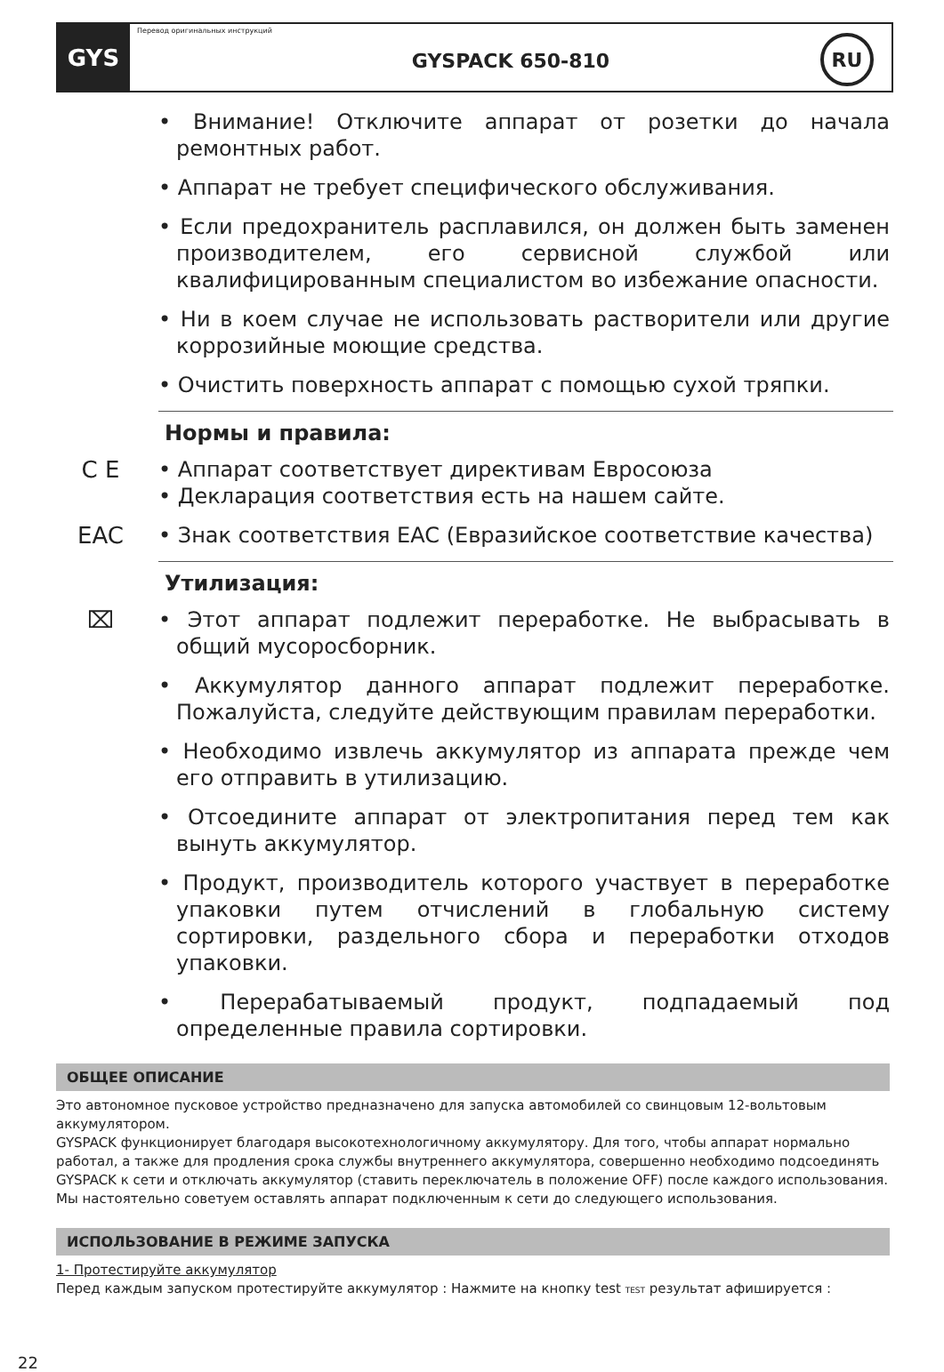GYS
Перевод оригинальных инструкций
GYSPACK 650-810
RU
• Внимание! Отключите аппарат от розетки до начала ремонтных работ.
• Аппарат не требует специфического обслуживания.
• Если предохранитель расплавился, он должен быть заменен производителем, его сервисной службой или квалифицированным специалистом во избежание опасности.
• Ни в коем случае не использовать растворители или другие коррозийные моющие средства.
• Очистить поверхность аппарат с помощью сухой тряпки.
Нормы и правила:
C E
• Аппарат соответствует директивам Евросоюза
• Декларация соответствия есть на нашем сайте.
EAC
• Знак соответствия EAC (Евразийское соответствие качества)
Утилизация:
⌧
• Этот аппарат подлежит переработке. Не выбрасывать в общий мусоросборник.
• Аккумулятор данного аппарат подлежит переработке. Пожалуйста, следуйте действующим правилам переработки.
• Необходимо извлечь аккумулятор из аппарата прежде чем его отправить в утилизацию.
• Отсоедините аппарат от электропитания перед тем как вынуть аккумулятор.
• Продукт, производитель которого участвует в переработке упаковки путем отчислений в глобальную систему сортировки, раздельного сбора и переработки отходов упаковки.
• Перерабатываемый продукт, подпадаемый под определенные правила сортировки.
ОБЩЕЕ ОПИСАНИЕ
Это автономное пусковое устройство предназначено для запуска автомобилей со свинцовым 12-вольтовым аккумулятором.
GYSPACK функционирует благодаря высокотехнологичному аккумулятору. Для того, чтобы аппарат нормально работал, а также для продления срока службы внутреннего аккумулятора, совершенно необходимо подсоединять GYSPACK к сети и отключать аккумулятор (ставить переключатель в положение OFF) после каждого использования. Мы настоятельно советуем оставлять аппарат подключенным к сети до следующего использования.
ИСПОЛЬЗОВАНИЕ В РЕЖИМЕ ЗАПУСКА
1- Протестируйте аккумулятор
Перед каждым запуском протестируйте аккумулятор : Нажмите на кнопку test TEST результат афишируется :
22